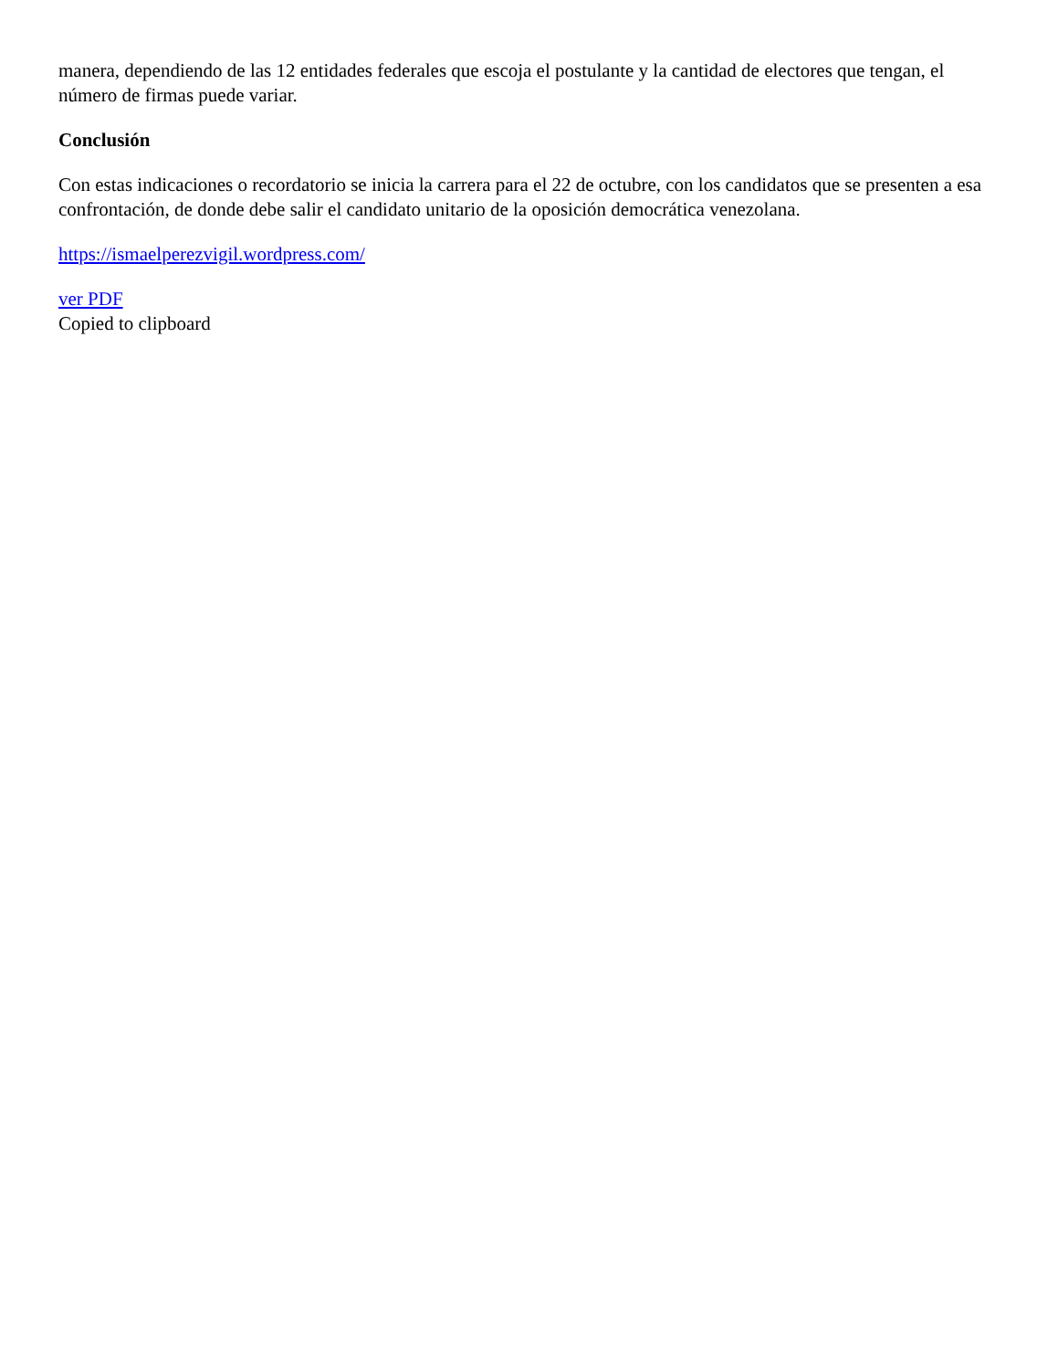manera, dependiendo de las 12 entidades federales que escoja el postulante y la cantidad de electores que tengan, el número de firmas puede variar.
Conclusión
Con estas indicaciones o recordatorio se inicia la carrera para el 22 de octubre, con los candidatos que se presenten a esa confrontación, de donde debe salir el candidato unitario de la oposición democrática venezolana.
https://ismaelperezvigil.wordpress.com/
ver PDF
Copied to clipboard